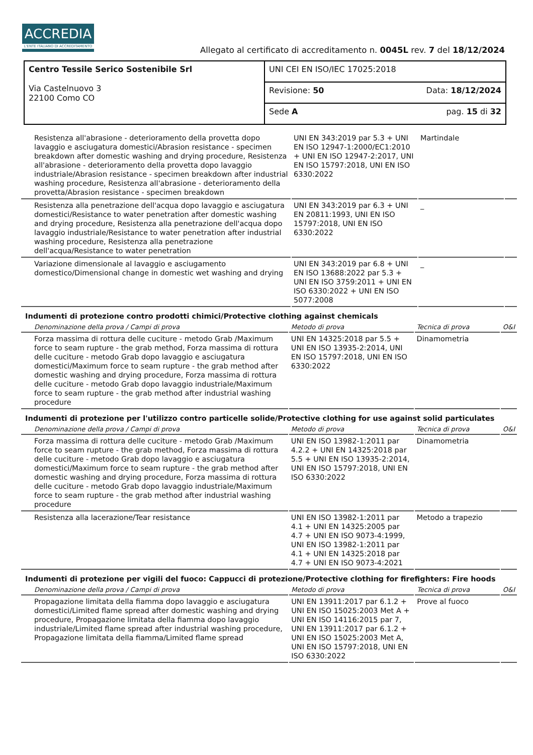ACCREDIA
L'ENTE ITALIANO DI ACCREDITAMENTO
Allegato al certificato di accreditamento n. 0045L rev. 7 del 18/12/2024
| Centro Tessile Serico Sostenibile Srl Via Castelnuovo 3 22100 Como CO | UNI CEI EN ISO/IEC 17025:2018 |
| | Revisione: 50 Data: 18/12/2024 |
| | Sede A pag. 15 di 32 |
| Resistenza all'abrasione - deterioramento della provetta dopo lavaggio e asciugatura domestici/Abrasion resistance - specimen breakdown after domestic washing and drying procedure, Resistenza all'abrasione - deterioramento della provetta dopo lavaggio industriale/Abrasion resistance - specimen breakdown after industrial washing procedure, Resistenza all'abrasione - deterioramento della provetta/Abrasion resistance - specimen breakdown | UNI EN 343:2019 par 5.3 + UNI EN ISO 12947-1:2000/EC1:2010 + UNI EN ISO 12947-2:2017, UNI EN ISO 15797:2018, UNI EN ISO 6330:2022 | Martindale | |
| Resistenza alla penetrazione dell'acqua dopo lavaggio e asciugatura domestici/Resistance to water penetration after domestic washing and drying procedure, Resistenza alla penetrazione dell'acqua dopo lavaggio industriale/Resistance to water penetration after industrial washing procedure, Resistenza alla penetrazione dell'acqua/Resistance to water penetration | UNI EN 343:2019 par 6.3 + UNI EN 20811:1993, UNI EN ISO 15797:2018, UNI EN ISO 6330:2022 | _ | |
| Variazione dimensionale al lavaggio e asciugamento domestico/Dimensional change in domestic wet washing and drying | UNI EN 343:2019 par 6.8 + UNI EN ISO 13688:2022 par 5.3 + UNI EN ISO 3759:2011 + UNI EN ISO 6330:2022 + UNI EN ISO 5077:2008 | _ | |
Indumenti di protezione contro prodotti chimici/Protective clothing against chemicals
| Denominazione della prova / Campi di prova | Metodo di prova | Tecnica di prova | O&I |
| --- | --- | --- | --- |
| Forza massima di rottura delle cuciture - metodo Grab /Maximum force to seam rupture - the grab method, Forza massima di rottura delle cuciture - metodo Grab dopo lavaggio e asciugatura domestici/Maximum force to seam rupture - the grab method after domestic washing and drying procedure, Forza massima di rottura delle cuciture - metodo Grab dopo lavaggio industriale/Maximum force to seam rupture - the grab method after industrial washing procedure | UNI EN 14325:2018 par 5.5 + UNI EN ISO 13935-2:2014, UNI EN ISO 15797:2018, UNI EN ISO 6330:2022 | Dinamometria | |
Indumenti di protezione per l'utilizzo contro particelle solide/Protective clothing for use against solid particulates
| Denominazione della prova / Campi di prova | Metodo di prova | Tecnica di prova | O&I |
| --- | --- | --- | --- |
| Forza massima di rottura delle cuciture - metodo Grab /Maximum force to seam rupture - the grab method, Forza massima di rottura delle cuciture - metodo Grab dopo lavaggio e asciugatura domestici/Maximum force to seam rupture - the grab method after domestic washing and drying procedure, Forza massima di rottura delle cuciture - metodo Grab dopo lavaggio industriale/Maximum force to seam rupture - the grab method after industrial washing procedure | UNI EN ISO 13982-1:2011 par 4.2.2 + UNI EN 14325:2018 par 5.5 + UNI EN ISO 13935-2:2014, UNI EN ISO 15797:2018, UNI EN ISO 6330:2022 | Dinamometria | |
| Resistenza alla lacerazione/Tear resistance | UNI EN ISO 13982-1:2011 par 4.1 + UNI EN 14325:2005 par 4.7 + UNI EN ISO 9073-4:1999, UNI EN ISO 13982-1:2011 par 4.1 + UNI EN 14325:2018 par 4.7 + UNI EN ISO 9073-4:2021 | Metodo a trapezio | |
Indumenti di protezione per vigili del fuoco: Cappucci di protezione/Protective clothing for firefighters: Fire hoods
| Denominazione della prova / Campi di prova | Metodo di prova | Tecnica di prova | O&I |
| --- | --- | --- | --- |
| Propagazione limitata della fiamma dopo lavaggio e asciugatura domestici/Limited flame spread after domestic washing and drying procedure, Propagazione limitata della fiamma dopo lavaggio industriale/Limited flame spread after industrial washing procedure, Propagazione limitata della fiamma/Limited flame spread | UNI EN 13911:2017 par 6.1.2 + UNI EN ISO 15025:2003 Met A + UNI EN ISO 14116:2015 par 7, UNI EN 13911:2017 par 6.1.2 + UNI EN ISO 15025:2003 Met A, UNI EN ISO 15797:2018, UNI EN ISO 6330:2022 | Prove al fuoco | |